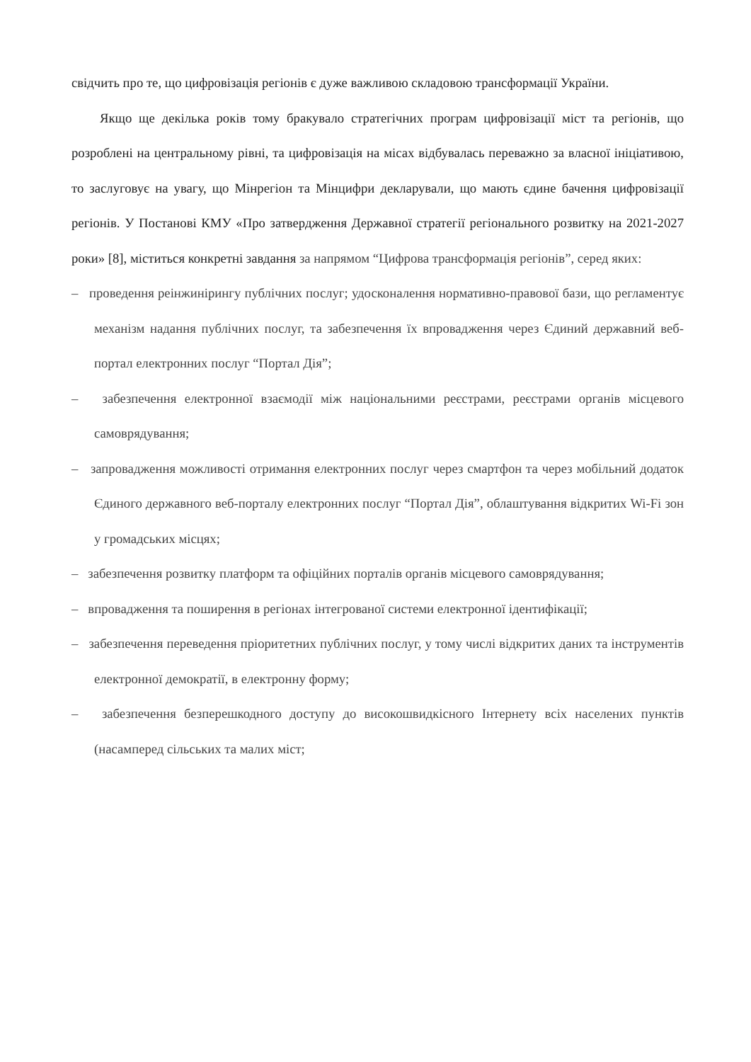свідчить про те, що цифровізація регіонів є дуже важливою складовою трансформації України.
Якщо ще декілька років тому бракувало стратегічних програм цифровізації міст та регіонів, що розроблені на центральному рівні, та цифровізація на місах відбувалась переважно за власної ініціативою, то заслуговує на увагу, що Мінрегіон та Мінцифри декларували, що мають єдине бачення цифровізації регіонів. У Постанові КМУ «Про затвердження Державної стратегії регіонального розвитку на 2021-2027 роки» [8], міститься конкретні завдання за напрямом “Цифрова трансформація регіонів”, серед яких:
– проведення реінжинірингу публічних послуг; удосконалення нормативно-правової бази, що регламентує механізм надання публічних послуг, та забезпечення їх впровадження через Єдиний державний веб-портал електронних послуг “Портал Дія”;
– забезпечення електронної взаємодії між національними реєстрами, реєстрами органів місцевого самоврядування;
– запровадження можливості отримання електронних послуг через смартфон та через мобільний додаток Єдиного державного веб-порталу електронних послуг “Портал Дія”, облаштування відкритих Wi-Fi зон у громадських місцях;
– забезпечення розвитку платформ та офіційних порталів органів місцевого самоврядування;
– впровадження та поширення в регіонах інтегрованої системи електронної ідентифікації;
– забезпечення переведення пріоритетних публічних послуг, у тому числі відкритих даних та інструментів електронної демократії, в електронну форму;
– забезпечення безперешкодного доступу до високошвидкісного Інтернету всіх населених пунктів (насамперед сільських та малих міст;